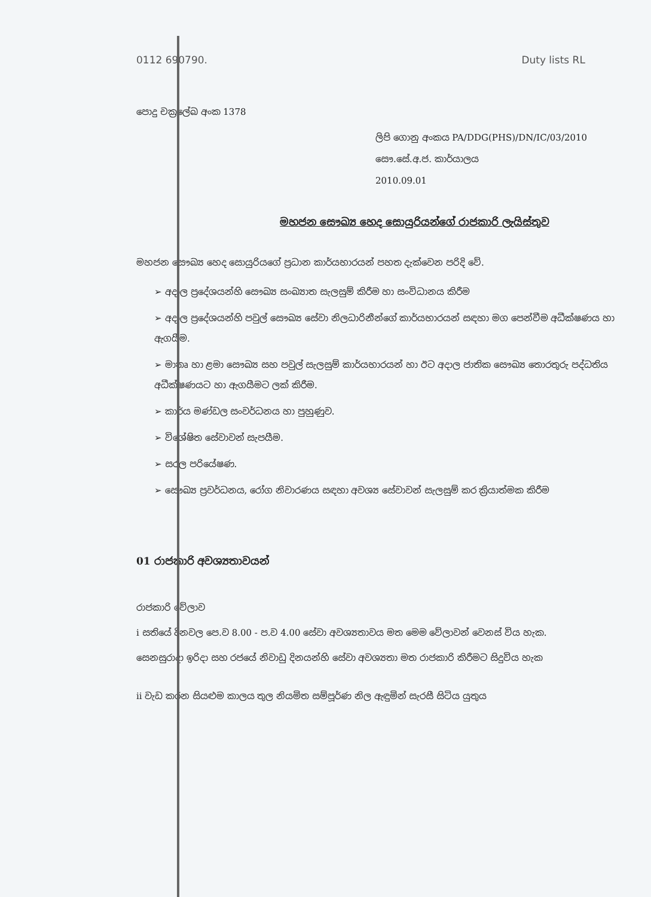0112 690790. Duty lists RL
පොදු චක්‍රලේඛ අංක 1378
ලිපි ගොනු අංකය PA/DDG(PHS)/DN/IC/03/2010
සෞ.සේ.අ.ජ. කාර්යාලය
2010.09.01
මහජන සෞඛ්‍ය හෙද සොයුරියන්ගේ රාජකාරි ලැයිස්තුව
මහජන සෞඛ්‍ය හෙද සොයුරියගේ ප්‍රධාන කාර්යභාරයන් පහත දැක්වෙන පරිදි වේ.
➢ අදාල ප්‍රදේශයන්හි සෞඛ්‍ය සංඛ්‍යාත සැලසුම් කිරීම හා සංවිධානය කිරීම
➢ අදාල ප්‍රදේශයන්හි පවුල් සෞඛ්‍ය සේවා නිලධාරිනීන්ගේ කාර්යභාරයන් සඳහා මග පෙන්වීම අධීක්ෂණය හා ඇගයීම.
➢ මාතෘ හා ළමා සෞඛ්‍ය සහ පවුල් සැලසුම් කාර්යභාරයන් හා ඊට අදාල ජාතික සෞඛ්‍ය තොරතුරු පද්ධතිය අධීක්ෂණයට හා ඇගයීමට ලක් කිරීම.
➢ කාර්ය මණ්ඩල සංවර්ධනය හා පුහුණුව.
➢ විශේෂිත සේවාවන් සැපයීම.
➢ සරල පරියේෂණ.
➢ සෞඛ්‍ය ප්‍රවර්ධනය, රෝග නිවාරණය සඳහා අවශ්‍ය සේවාවන් සැලසුම් කර ක්‍රියාත්මක කිරීම
01 රාජකාරි අවශ්‍යතාවයන්
රාජකාරි වේලාව
i සතියේ දිනවල පෙ.ව 8.00 - ප.ව 4.00 සේවා අවශ්‍යතාවය මත මෙම වේලාවන් වෙනස් විය හැක.
සෙනසුරාදා ඉරිදා සහ රජයේ නිවාඩු දිනයන්හි සේවා අවශ්‍යතා මත රාජකාරි කිරීමට සිදුවිය හැක
ii වැඩ කරන සියළුම කාලය තුල නියමිත සම්පූර්ණ නිල ඇඳුමින් සැරසී සිටිය යුතුය